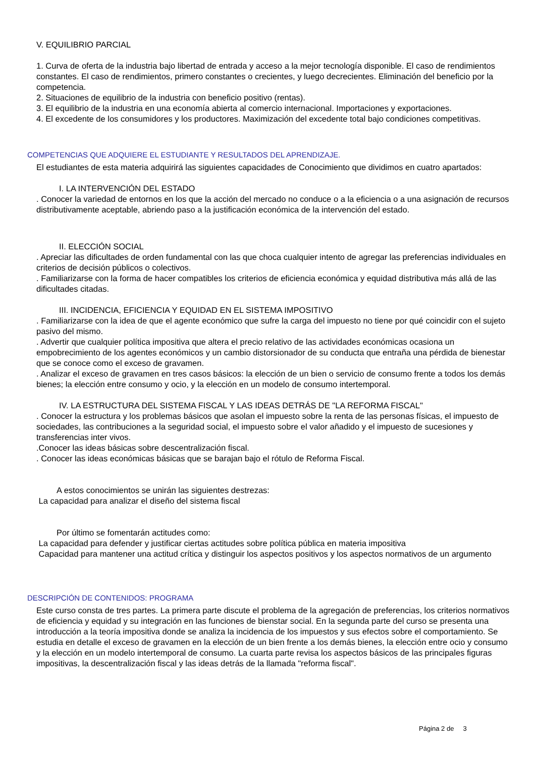V. EQUILIBRIO PARCIAL
1. Curva de oferta de la industria bajo libertad de entrada y acceso a la mejor tecnología disponible. El caso de rendimientos constantes. El caso de rendimientos, primero constantes o crecientes, y luego decrecientes. Eliminación del beneficio por la competencia.
2. Situaciones de equilibrio de la industria con beneficio positivo (rentas).
3. El equilibrio de la industria en una economía abierta al comercio internacional. Importaciones y exportaciones.
4. El excedente de los consumidores y los productores. Maximización del excedente total bajo condiciones competitivas.
COMPETENCIAS QUE ADQUIERE EL ESTUDIANTE Y RESULTADOS DEL APRENDIZAJE.
El estudiantes de esta materia adquirirá las siguientes capacidades de Conocimiento que dividimos en cuatro apartados:
I. LA INTERVENCIÓN DEL ESTADO
. Conocer la variedad de entornos en los que la acción del mercado no conduce o a la eficiencia o a una asignación de recursos distributivamente aceptable, abriendo paso a la justificación económica de la intervención del estado.
II. ELECCIÓN SOCIAL
. Apreciar las dificultades de orden fundamental con las que choca cualquier intento de agregar las preferencias individuales en criterios de decisión públicos o colectivos.
. Familiarizarse con la forma de hacer compatibles los criterios de eficiencia económica y equidad distributiva más allá de las dificultades citadas.
III. INCIDENCIA, EFICIENCIA Y EQUIDAD EN EL SISTEMA IMPOSITIVO
. Familiarizarse con la idea de que el agente económico que sufre la carga del impuesto no tiene por qué coincidir con el sujeto pasivo del mismo.
. Advertir que cualquier política impositiva que altera el precio relativo de las actividades económicas ocasiona un empobrecimiento de los agentes económicos y un cambio distorsionador de su conducta que entraña una pérdida de bienestar que se conoce como el exceso de gravamen.
. Analizar el exceso de gravamen en tres casos básicos: la elección de un bien o servicio de consumo frente a todos los demás bienes; la elección entre consumo y ocio, y la elección en un modelo de consumo intertemporal.
IV. LA ESTRUCTURA DEL SISTEMA FISCAL Y LAS IDEAS DETRÁS DE "LA REFORMA FISCAL"
. Conocer la estructura y los problemas básicos que asolan el impuesto sobre la renta de las personas físicas, el impuesto de sociedades, las contribuciones a la seguridad social, el impuesto sobre el valor añadido y el impuesto de sucesiones y transferencias inter vivos.
.Conocer las ideas básicas sobre descentralización fiscal.
. Conocer las ideas económicas básicas que se barajan bajo el rótulo de Reforma Fiscal.
A estos conocimientos se unirán las siguientes destrezas:
La capacidad para analizar el diseño del sistema fiscal
Por último se fomentarán actitudes como:
La capacidad para defender y justificar ciertas actitudes sobre política pública en materia impositiva
Capacidad para mantener una actitud crítica y distinguir los aspectos positivos y los aspectos normativos de un argumento
DESCRIPCIÓN DE CONTENIDOS: PROGRAMA
Este curso consta de tres partes. La primera parte discute el problema de la agregación de preferencias, los criterios normativos de eficiencia y equidad y su integración en las funciones de bienstar social. En la segunda parte del curso se presenta una introducción a la teoría impositiva donde se analiza la incidencia de los impuestos y sus efectos sobre el comportamiento. Se estudia en detalle el exceso de gravamen en la elección de un bien frente a los demás bienes, la elección entre ocio y consumo y la elección en un modelo intertemporal de consumo. La cuarta parte revisa los aspectos básicos de las principales figuras impositivas, la descentralización fiscal y las ideas detrás de la llamada "reforma fiscal".
Página 2 de 3